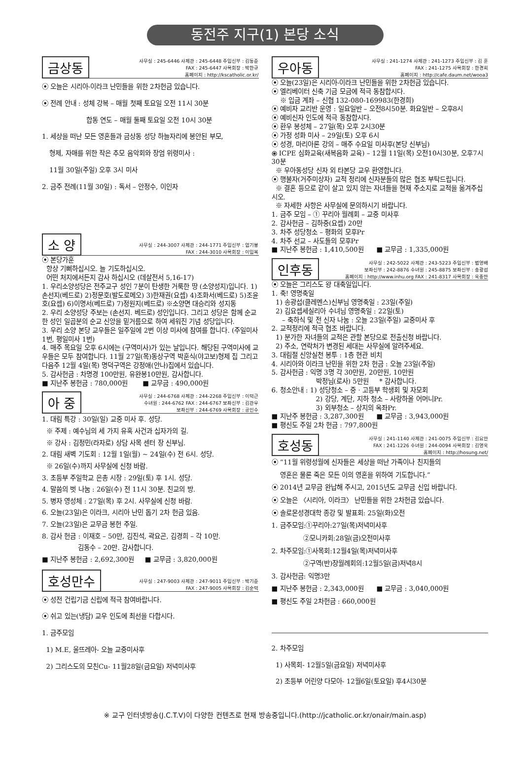동전주 지구(1) 본당 소식
금상동
사무실 : 245-6446 사제관 : 245-6448 주임신부 : 김동준
FAX : 245-6447 사목회장 : 박한규
홈페이지 : http://kscatholic.or.kr/
⦿ 오늘은 시리아-이라크 난민들을 위한 2차헌금 있습니다.
⦿ 전례 안내 : 성체 강복 – 매월 첫째 토요일 오전 11시 30분
합동 연도 – 매월 둘째 토요일 오전 10시 30분
1. 세상을 떠난 모든 영혼들과 금상동 성당 하늘자리에 봉안된 부모,
형제, 자매를 위한 작은 추모 음악회와 장엄 위령미사 :
11월 30일(주일) 오후 3시 미사
2. 금주 전례(11월 30일) : 독서 – 안정수, 이인자
소 양
사무실 : 244-3007 사제관 : 244-1771 주임신부 : 엄기봉
FAX : 244-3010 사목회장 : 이임복
⦿ 본당가훈
항상 기뻐하십시오. 늘 기도하십시오.
어떤 처지에서든지 감사 하십시오 (데살전서 5,16-17)
1. 우리소양성당은 전주교구 성인 7분이 탄생한 거룩한 땅 (소양성지)입니다. 1)손선지(베드로) 2)정문호(발도로메오) 3)한재권(요셉) 4)조화서(베드로) 5)조윤호(요셉) 6)이명서(베드로) 7)정원지(베드로) ※소양면 대승리와 성지동
2. 우리 소양성당 주보는 (손선지. 베드로) 성인입니다. 그리고 성당은 함께 순교한 성인 일곱분의 순교 신앙을 밑거름으로 하여 세워진 기념 성당입니다.
3. 우리 소양 본당 교우들은 일주일에 2번 이상 미사에 참여를 합니다. (주일미사1번, 평일미사 1번)
4. 매주 목요일 오후 6시에는 (구역미사)가 있는 날입니다. 해당된 구역미사에 교우들은 모두 참여합니다. 11월 27일(목)동상구역 박훈식(야고보)형제 집 그리고 다음주 12월 4일(목) 명덕구역은 강정애(안나)집에서 있습니다.
5. 감사헌금 : 차명경 100만원, 유완봉10만원, 감사합니다.
■ 지난주 봉헌금 : 780,000원 ■ 교무금 : 490,000원
아 중
사무실 : 244-6768 사제관 : 244-2268 주임신부 : 이덕근
수녀원 : 244-6762 FAX : 244-6767 보좌신부 : 김관우
보좌신부 : 244-6769 사목회장 : 공인수
1. 대림 특강 : 30일(일) 교중 미사 후. 성당.
※ 주제 : 예수님의 세 가지 유혹 사건과 십자가의 길.
※ 강사 : 김정민(라자로) 상담 사목 센터 장 신부님.
2. 대림 새벽 기도회 : 12월 1일(월) ~ 24일(수) 전 6시. 성당.
※ 26일(수)까지 사무실에 신청 바람.
3. 초등부 주일학교 은총 시장 : 29일(토) 후 1시. 성당.
4. 말씀의 벗 나눔 : 26일(수) 전 11시 30분. 친교의 방.
5. 병자 영성체 : 27일(목) 후 2시. 사무실에 신청 바람.
6. 오늘(23일)은 이라크, 시리아 난민 돕기 2차 헌금 있음.
7. 오늘(23일)은 교무금 봉헌 주일.
8. 감사 헌금 : 이재호 – 50만, 김진석, 곽요곤, 김경희 – 각 10만.
김동수 – 20만. 감사합니다.
■ 지난주 봉헌금 : 2,692,300원 ■ 교무금 : 3,820,000원
호성만수
사무실 : 247-9003 사제관 : 247-9011 주임신부 : 박기준
FAX : 247-9005 사목회장 : 김순덕
⦿ 성전 건립기금 신립에 적극 참여바랍니다.
⦿ 쉬고 있는(냉담) 교우 인도에 최선을 다합시다.
1. 금주모임
1) M.E, 울뜨레아- 오늘 교중미사후
2) 그리스도의 모친Cu- 11월28일(금요일) 저녁미사후
우아동
사무실 : 241-1274 사제관 : 241-1273 주임신부 : 김 훈
FAX : 241-1275 사목회장 : 한경희
홈페이지 : http://cafe.daum.net/wooa3
⦿ 오늘(23일)은 시리아-이라크 난민들을 위한 2차헌금 있습니다.
⦿ 엘리베이터 신축 기금 모금에 적극 동참합시다.
※ 입금 계좌 – 신협 132-080-169983(한경희)
⦿ 예비자 교리반 운영 : 일요일반 – 오전8시50분. 화요일반 – 오후8시
⦿ 예비신자 인도에 적극 동참합시다.
⦿ 환우 봉성체 – 27일(목) 오후 2시30분
⦿ 가정 성화 미사 – 29일(토) 오후 6시
⦿ 성경, 마리아론 강의 – 매주 수요일 미사후(본당 신부님)
⦿ ICPE 심화교육(새복음화 교육) – 12월 11일(목) 오전10시30분, 오후7시30분
※ 우아동성당 신자 외 타본당 교우 환영합니다.
⦿ 행불자(거주미상자) 교적 정리에 신자분들의 많은 협조 부탁드립니다.
※ 결혼 등으로 같이 살고 있지 않는 자녀들을 현재 주소지로 교적을 옮겨주십시오.
※ 자세한 사항은 사무실에 문의하시기 바랍니다.
1. 금주 모임 – ① 꾸리아 월례회 – 교중 미사후
2. 감사헌금 – 김하중(요셉) 20만
3. 차주 성당청소 – 평화의 모후Pr
4. 차주 선교 – 사도들의 모후Pr
■ 지난주 봉헌금 : 1,410,500원 ■ 교무금 : 1,335,000원
인후동
사무실 : 242-5022 사제관 : 243-5223 주임신부 : 범영배
보좌신부 : 242-8876 수녀원 : 245-8875 보좌신부 : 송광섭
홈페이지 : http://www.inhu.org FAX : 241-8317 사목회장 : 육종만
⦿ 오늘은 그리스도 왕 대축일입니다.
1. 축! 영명축일
1) 송광섭(클레멘스)신부님 영명축일 : 23일(주일)
2) 김요셉세실리아 수녀님 영명축일 : 22일(토)
– 축하식 및 전 신자 나눔 : 오늘 23일(주일) 교중미사 후
2. 교적정리에 적극 협조 바랍니다.
1) 분가한 자녀들의 교적은 관할 본당으로 전출신청 바랍니다.
2) 주소, 연락처가 변경된 세대는 사무실에 알려주세요.
3. 대림절 신앙실천 봉투 : 1층 현관 비치
4. 시리아와 이라크 난민을 위한 2차 헌금 : 오늘 23일(주일)
5. 감사헌금 : 익명 3명 각 30만원, 20만원, 10만원
박정님(로사) 5만원 * 감사합니다.
6. 청소안내 : 1) 성당청소 – 중 · 고등부 학생회 및 자모회
2) 강당, 계단, 지하 청소 – 사랑하올 어머니Pr.
3) 외부청소 – 상지의 옥좌Pr.
■ 지난주 봉헌금 : 3,287,300원 ■ 교무금 : 3,943,000원
■ 평신도 주일 2차 헌금 : 797,800원
호성동
사무실 : 241-1140 사제관 : 241-0075 주임신부 : 김요안
FAX : 241-1226 수녀원 : 244-0094 사목회장 : 김영욱
홈페이지 : http://hosung.net/
⦿ “11월 위령성월에 신자들은 세상을 떠난 가족이나 친지들의
영혼은 물론 죽은 모든 이의 영혼을 위하여 기도합니다.”
⦿ 2014년 교무금 완납해 주시고, 2015년도 교무금 신입 바랍니다.
⦿ 오늘은 〈시리아, 이라크〉 난민들을 위한 2차헌금 있습니다.
⦿ 솔로몬성경대학 종강 및 발표회: 25일(화)오전
1. 금주모임:①꾸리아:27일(목)저녁미사후
②모니카회:28일(금)오전미사후
2. 차주모임:①사목회:12월4일(목)저녁미사후
②구역(반)장월례회의:12월5일(금)저녁8시
3. 감사헌금: 익명3만
■ 지난주 봉헌금 : 2,343,000원 ■ 교무금 : 3,040,000원
■ 평신도 주일 2차헌금 : 660,000원
2. 차주모임
1) 사목회- 12월5일(금요일) 저녁미사후
2) 초등부 어린양 다모아- 12월6일(토요일) 후4시30분
※ 교구 인터넷방송(J.C.T.V)이 다양한 컨텐츠로 현재 방송중입니다.(http://jcatholic.or.kr/onair/main.asp)